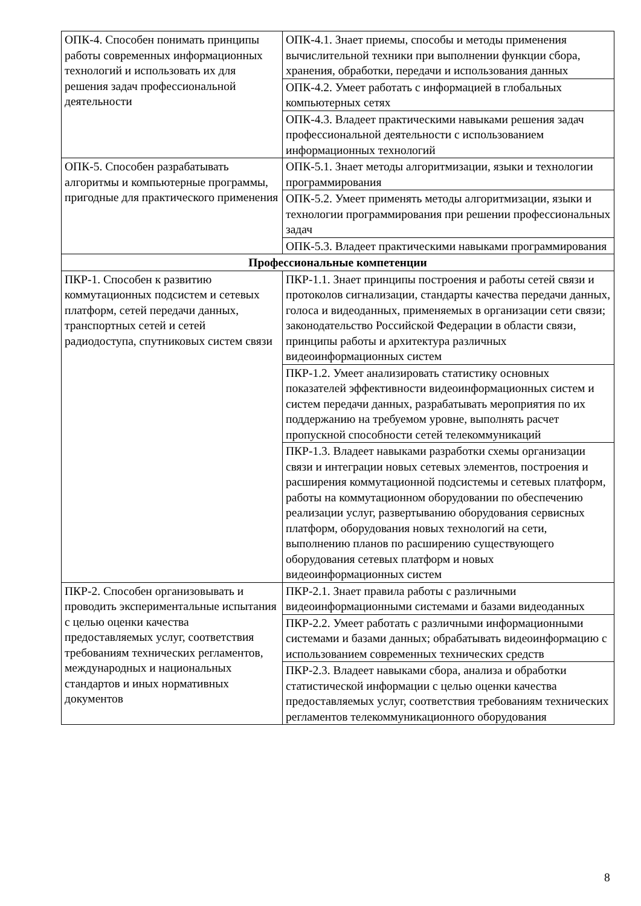| ОПК-4. Способен понимать принципы работы современных информационных технологий и использовать их для решения задач профессиональной деятельности | ОПК-4.1. Знает приемы, способы и методы применения вычислительной техники при выполнении функции сбора, хранения, обработки, передачи и использования данных |
| | ОПК-4.2. Умеет работать с информацией в глобальных компьютерных сетях |
| | ОПК-4.3. Владеет практическими навыками решения задач профессиональной деятельности с использованием информационных технологий |
| ОПК-5. Способен разрабатывать алгоритмы и компьютерные программы, пригодные для практического применения | ОПК-5.1. Знает методы алгоритмизации, языки и технологии программирования |
| | ОПК-5.2. Умеет применять методы алгоритмизации, языки и технологии программирования при решении профессиональных задач |
| | ОПК-5.3. Владеет практическими навыками программирования |
| Профессиональные компетенции | |
| ПКР-1. Способен к развитию коммутационных подсистем и сетевых платформ, сетей передачи данных, транспортных сетей и сетей радиодоступа, спутниковых систем связи | ПКР-1.1. Знает принципы построения и работы сетей связи и протоколов сигнализации, стандарты качества передачи данных, голоса и видеоданных, применяемых в организации сети связи; законодательство Российской Федерации в области связи, принципы работы и архитектура различных видеоинформационных систем |
| | ПКР-1.2. Умеет анализировать статистику основных показателей эффективности видеоинформационных систем и систем передачи данных, разрабатывать мероприятия по их поддержанию на требуемом уровне, выполнять расчет пропускной способности сетей телекоммуникаций |
| | ПКР-1.3. Владеет навыками разработки схемы организации связи и интеграции новых сетевых элементов, построения и расширения коммутационной подсистемы и сетевых платформ, работы на коммутационном оборудовании по обеспечению реализации услуг, развертыванию оборудования сервисных платформ, оборудования новых технологий на сети, выполнению планов по расширению существующего оборудования сетевых платформ и новых видеоинформационных систем |
| ПКР-2. Способен организовывать и проводить экспериментальные испытания с целью оценки качества предоставляемых услуг, соответствия требованиям технических регламентов, международных и национальных стандартов и иных нормативных документов | ПКР-2.1. Знает правила работы с различными видеоинформационными системами и базами видеоданных |
| | ПКР-2.2. Умеет работать с различными информационными системами и базами данных; обрабатывать видеоинформацию с использованием современных технических средств |
| | ПКР-2.3. Владеет навыками сбора, анализа и обработки статистической информации с целью оценки качества предоставляемых услуг, соответствия требованиям технических регламентов телекоммуникационного оборудования |
8